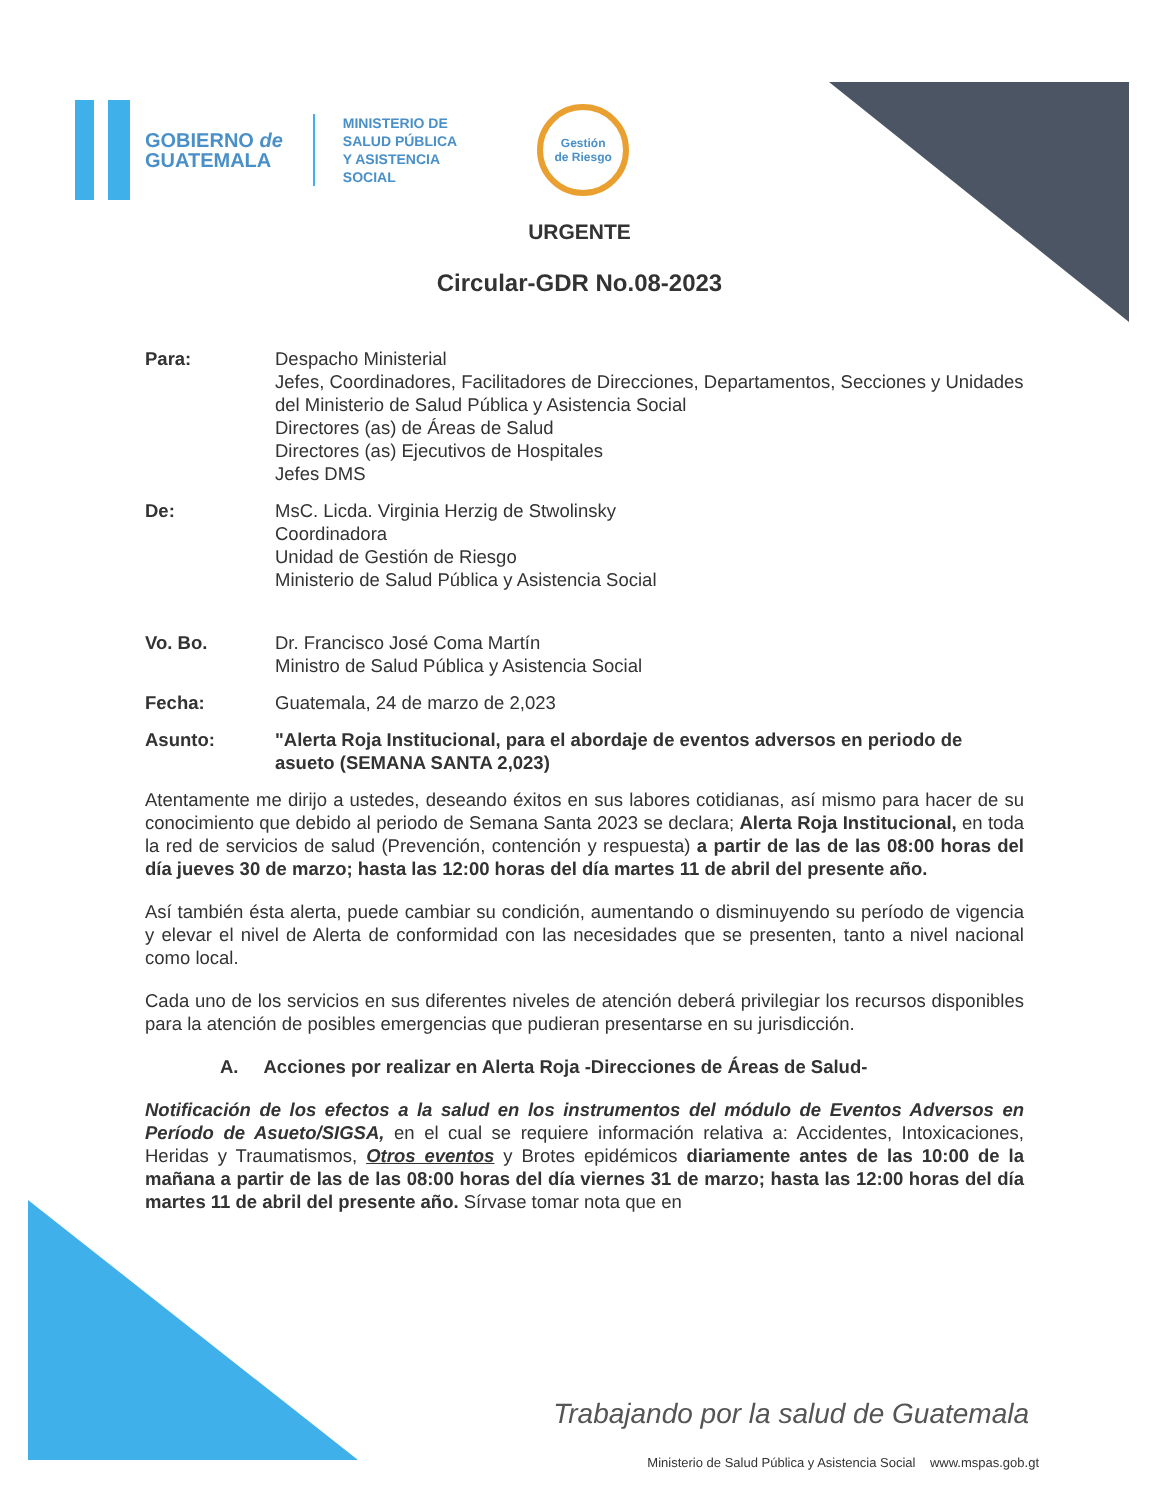GOBIERNO de
GUATEMALA
MINISTERIO DE
SALUD PÚBLICA
Y ASISTENCIA
SOCIAL
Gestión
de Riesgo
URGENTE
Circular-GDR No.08-2023
Para: Despacho Ministerial
Jefes, Coordinadores, Facilitadores de Direcciones, Departamentos, Secciones y Unidades del Ministerio de Salud Pública y Asistencia Social
Directores (as) de Áreas de Salud
Directores (as) Ejecutivos de Hospitales
Jefes DMS
De: MsC. Licda. Virginia Herzig de Stwolinsky
Coordinadora
Unidad de Gestión de Riesgo
Ministerio de Salud Pública y Asistencia Social
Vo. Bo. Dr. Francisco José Coma Martín
Ministro de Salud Pública y Asistencia Social
Fecha: Guatemala, 24 de marzo de 2,023
Asunto: "Alerta Roja Institucional, para el abordaje de eventos adversos en periodo de asueto (SEMANA SANTA 2,023)
Atentamente me dirijo a ustedes, deseando éxitos en sus labores cotidianas, así mismo para hacer de su conocimiento que debido al periodo de Semana Santa 2023 se declara; Alerta Roja Institucional, en toda la red de servicios de salud (Prevención, contención y respuesta) a partir de las de las 08:00 horas del día jueves 30 de marzo; hasta las 12:00 horas del día martes 11 de abril del presente año.
Así también ésta alerta, puede cambiar su condición, aumentando o disminuyendo su período de vigencia y elevar el nivel de Alerta de conformidad con las necesidades que se presenten, tanto a nivel nacional como local.
Cada uno de los servicios en sus diferentes niveles de atención deberá privilegiar los recursos disponibles para la atención de posibles emergencias que pudieran presentarse en su jurisdicción.
A. Acciones por realizar en Alerta Roja -Direcciones de Áreas de Salud-
Notificación de los efectos a la salud en los instrumentos del módulo de Eventos Adversos en Período de Asueto/SIGSA, en el cual se requiere información relativa a: Accidentes, Intoxicaciones, Heridas y Traumatismos, Otros eventos y Brotes epidémicos diariamente antes de las 10:00 de la mañana a partir de las de las 08:00 horas del día viernes 31 de marzo; hasta las 12:00 horas del día martes 11 de abril del presente año. Sírvase tomar nota que en
Trabajando por la salud de Guatemala
Ministerio de Salud Pública y Asistencia Social www.mspas.gob.gt